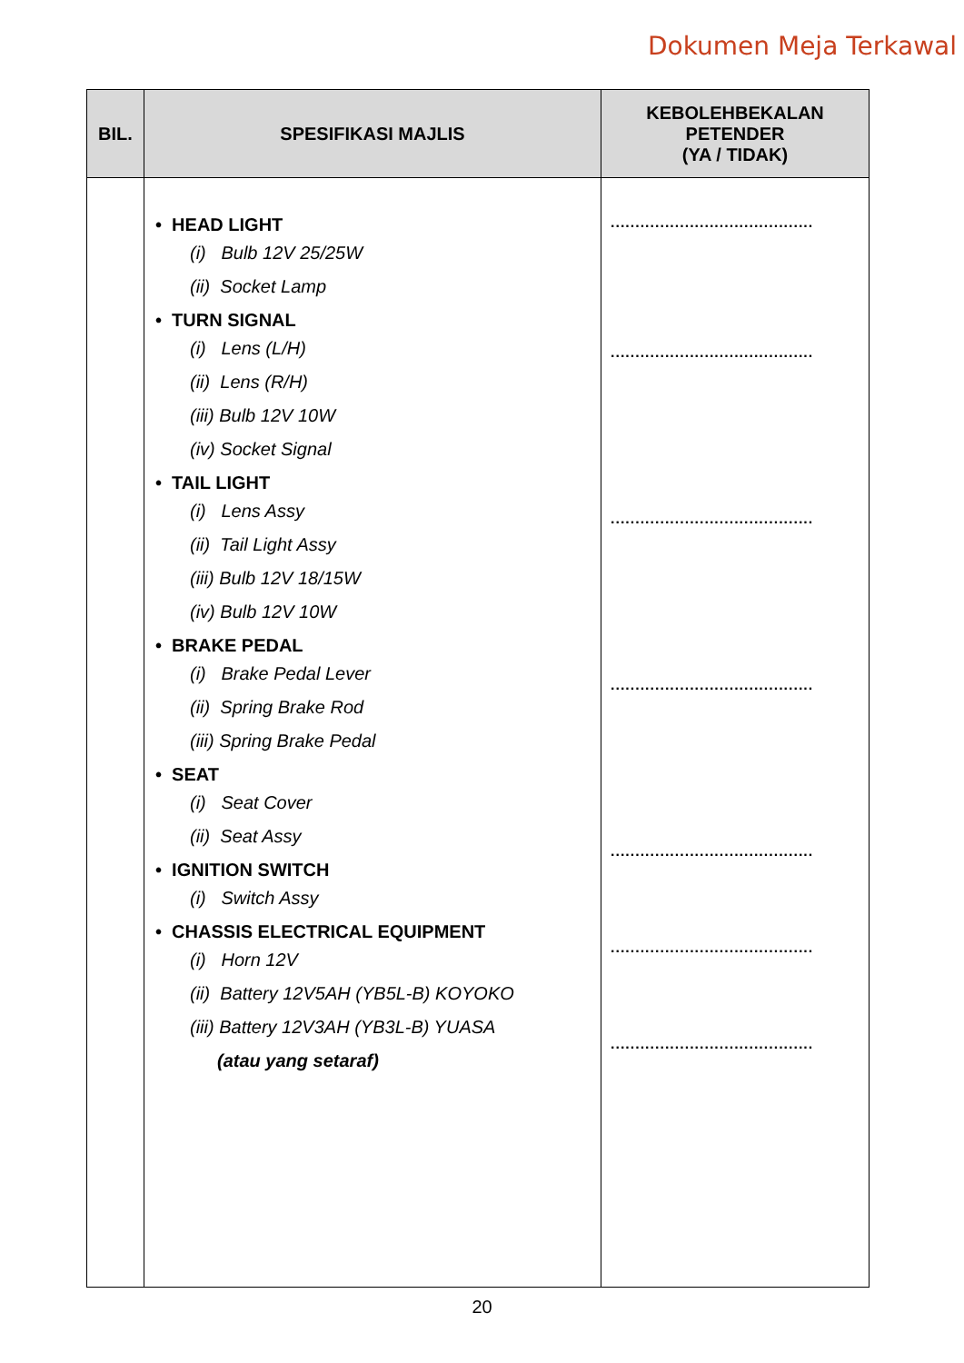Dokumen Meja Terkawal
| BIL. | SPESIFIKASI MAJLIS | KEBOLEHBEKALAN PETENDER (YA / TIDAK) |
| --- | --- | --- |
| | • HEAD LIGHT (i) Bulb 12V 25/25W (ii) Socket Lamp • TURN SIGNAL (i) Lens (L/H) (ii) Lens (R/H) (iii) Bulb 12V 10W (iv) Socket Signal • TAIL LIGHT (i) Lens Assy (ii) Tail Light Assy (iii) Bulb 12V 18/15W (iv) Bulb 12V 10W • BRAKE PEDAL (i) Brake Pedal Lever (ii) Spring Brake Rod (iii) Spring Brake Pedal • SEAT (i) Seat Cover (ii) Seat Assy • IGNITION SWITCH (i) Switch Assy • CHASSIS ELECTRICAL EQUIPMENT (i) Horn 12V (ii) Battery 12V5AH (YB5L-B) KOYOKO (iii) Battery 12V3AH (YB3L-B) YUASA (atau yang setaraf) | ......................................... ......................................... ......................................... ......................................... ......................................... ......................................... ......................................... |
20